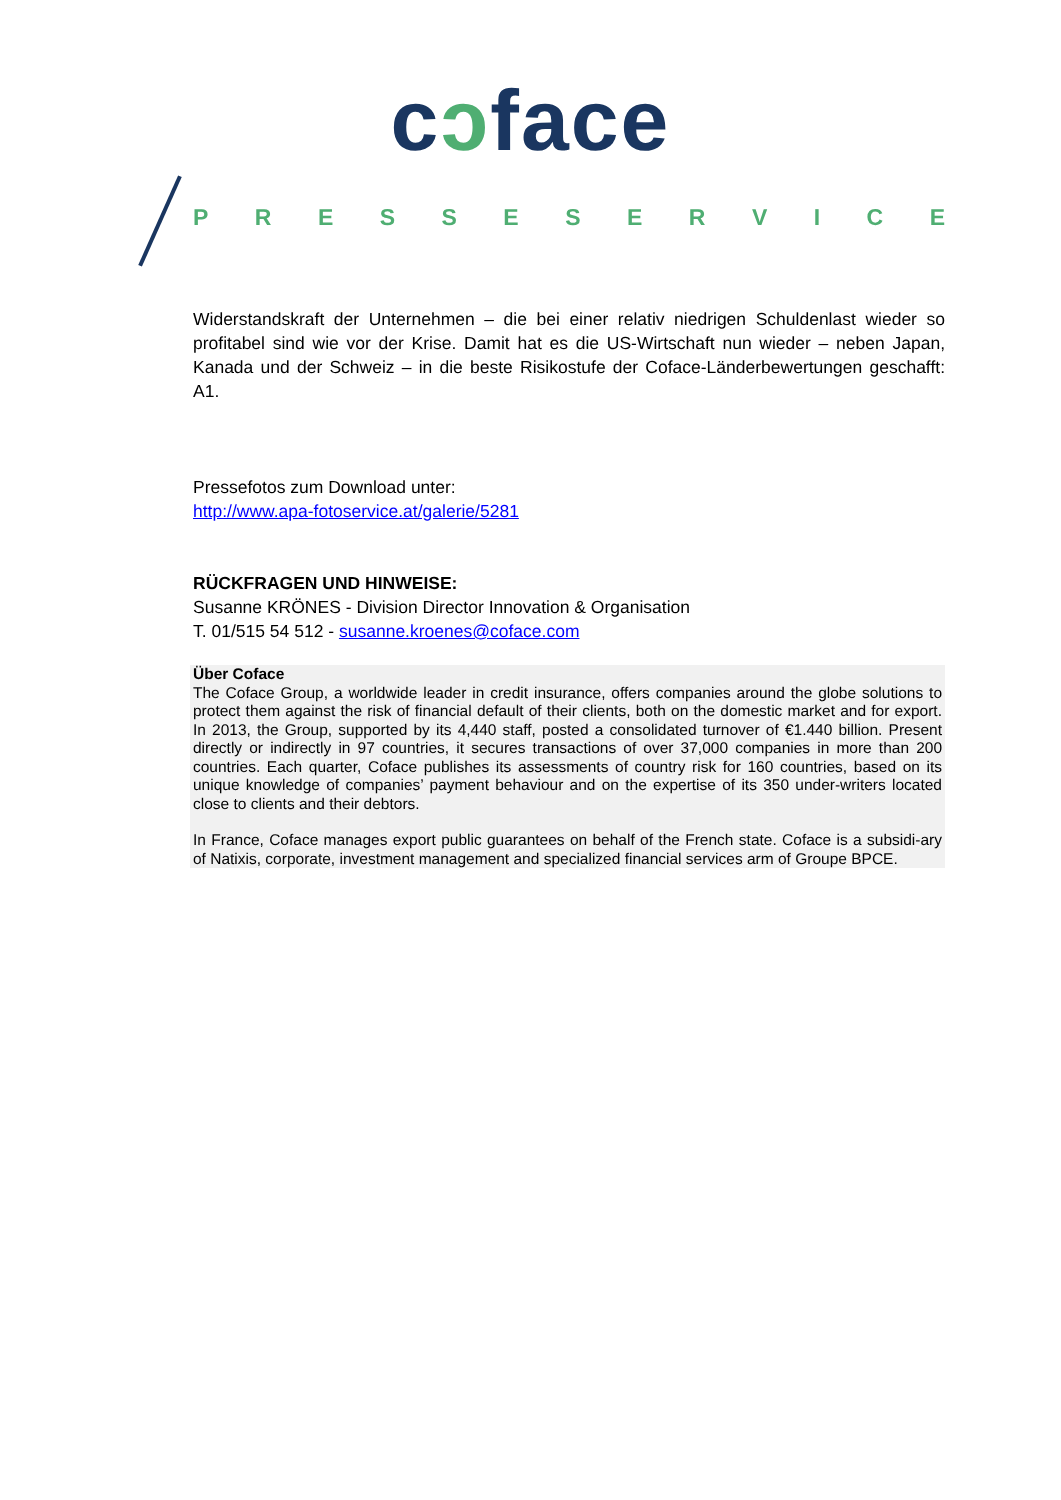cɔface
PRESSESERVICE
Widerstandskraft der Unternehmen – die bei einer relativ niedrigen Schuldenlast wieder so profitabel sind wie vor der Krise. Damit hat es die US-Wirtschaft nun wieder – neben Japan, Kanada und der Schweiz – in die beste Risikostufe der Coface-Länderbewertungen geschafft: A1.
Pressefotos zum Download unter:
http://www.apa-fotoservice.at/galerie/5281
RÜCKFRAGEN UND HINWEISE:
Susanne KRÖNES - Division Director Innovation & Organisation
T. 01/515 54 512 - susanne.kroenes@coface.com
Über Coface
The Coface Group, a worldwide leader in credit insurance, offers companies around the globe solutions to protect them against the risk of financial default of their clients, both on the domestic market and for export. In 2013, the Group, supported by its 4,440 staff, posted a consolidated turnover of €1.440 billion. Present directly or indirectly in 97 countries, it secures transactions of over 37,000 companies in more than 200 countries. Each quarter, Coface publishes its assessments of country risk for 160 countries, based on its unique knowledge of companies’ payment behaviour and on the expertise of its 350 under-writers located close to clients and their debtors.
In France, Coface manages export public guarantees on behalf of the French state. Coface is a subsidi-ary of Natixis, corporate, investment management and specialized financial services arm of Groupe BPCE.